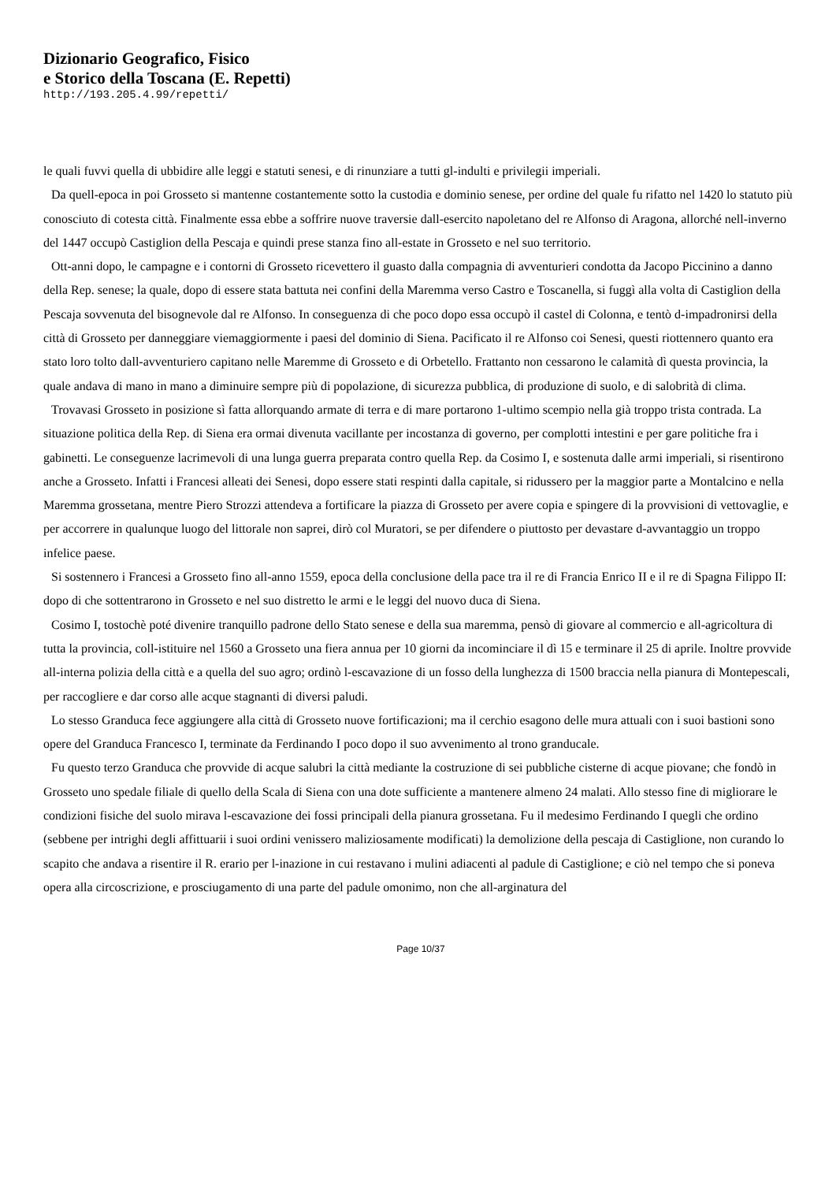Dizionario Geografico, Fisico
e Storico della Toscana (E. Repetti)
http://193.205.4.99/repetti/
le quali fuvvi quella di ubbidire alle leggi e statuti senesi, e di rinunziare a tutti gl-indulti e privilegii imperiali.
Da quell-epoca in poi Grosseto si mantenne costantemente sotto la custodia e dominio senese, per ordine del quale fu rifatto nel 1420 lo statuto più conosciuto di cotesta città. Finalmente essa ebbe a soffrire nuove traversie dall-esercito napoletano del re Alfonso di Aragona, allorché nell-inverno del 1447 occupò Castiglion della Pescaja e quindi prese stanza fino all-estate in Grosseto e nel suo territorio.
Ott-anni dopo, le campagne e i contorni di Grosseto ricevettero il guasto dalla compagnia di avventurieri condotta da Jacopo Piccinino a danno della Rep. senese; la quale, dopo di essere stata battuta nei confini della Maremma verso Castro e Toscanella, si fuggì alla volta di Castiglion della Pescaja sovvenuta del bisognevole dal re Alfonso. In conseguenza di che poco dopo essa occupò il castel di Colonna, e tentò d-impadronirsi della città di Grosseto per danneggiare viemaggiormente i paesi del dominio di Siena. Pacificato il re Alfonso coi Senesi, questi riottennero quanto era stato loro tolto dall-avventuriero capitano nelle Maremme di Grosseto e di Orbetello. Frattanto non cessarono le calamità dì questa provincia, la quale andava di mano in mano a diminuire sempre più di popolazione, di sicurezza pubblica, di produzione di suolo, e di salobrità di clima.
Trovavasi Grosseto in posizione sì fatta allorquando armate di terra e di mare portarono 1-ultimo scempio nella già troppo trista contrada. La situazione politica della Rep. di Siena era ormai divenuta vacillante per incostanza di governo, per complotti intestini e per gare politiche fra i gabinetti. Le conseguenze lacrimevoli di una lunga guerra preparata contro quella Rep. da Cosimo I, e sostenuta dalle armi imperiali, si risentirono anche a Grosseto. Infatti i Francesi alleati dei Senesi, dopo essere stati respinti dalla capitale, si ridussero per la maggior parte a Montalcino e nella Maremma grossetana, mentre Piero Strozzi attendeva a fortificare la piazza di Grosseto per avere copia e spingere di la provvisioni di vettovaglie, e per accorrere in qualunque luogo del littorale non saprei, dirò col Muratori, se per difendere o piuttosto per devastare d-avvantaggio un troppo infelice paese.
Si sostennero i Francesi a Grosseto fino all-anno 1559, epoca della conclusione della pace tra il re di Francia Enrico II e il re di Spagna Filippo II: dopo di che sottentrarono in Grosseto e nel suo distretto le armi e le leggi del nuovo duca di Siena.
Cosimo I, tostochè poté divenire tranquillo padrone dello Stato senese e della sua maremma, pensò di giovare al commercio e all-agricoltura di tutta la provincia, coll-istituire nel 1560 a Grosseto una fiera annua per 10 giorni da incominciare il dì 15 e terminare il 25 di aprile. Inoltre provvide all-interna polizia della città e a quella del suo agro; ordinò l-escavazione di un fosso della lunghezza di 1500 braccia nella pianura di Montepescali, per raccogliere e dar corso alle acque stagnanti di diversi paludi.
Lo stesso Granduca fece aggiungere alla città di Grosseto nuove fortificazioni; ma il cerchio esagono delle mura attuali con i suoi bastioni sono opere del Granduca Francesco I, terminate da Ferdinando I poco dopo il suo avvenimento al trono granducale.
Fu questo terzo Granduca che provvide di acque salubri la città mediante la costruzione di sei pubbliche cisterne di acque piovane; che fondò in Grosseto uno spedale filiale di quello della Scala di Siena con una dote sufficiente a mantenere almeno 24 malati. Allo stesso fine di migliorare le condizioni fisiche del suolo mirava l-escavazione dei fossi principali della pianura grossetana. Fu il medesimo Ferdinando I quegli che ordino (sebbene per intrighi degli affittuarii i suoi ordini venissero maliziosamente modificati) la demolizione della pescaja di Castiglione, non curando lo scapito che andava a risentire il R. erario per l-inazione in cui restavano i mulini adiacenti al padule di Castiglione; e ciò nel tempo che si poneva opera alla circoscrizione, e prosciugamento di una parte del padule omonimo, non che all-arginatura del
Page 10/37